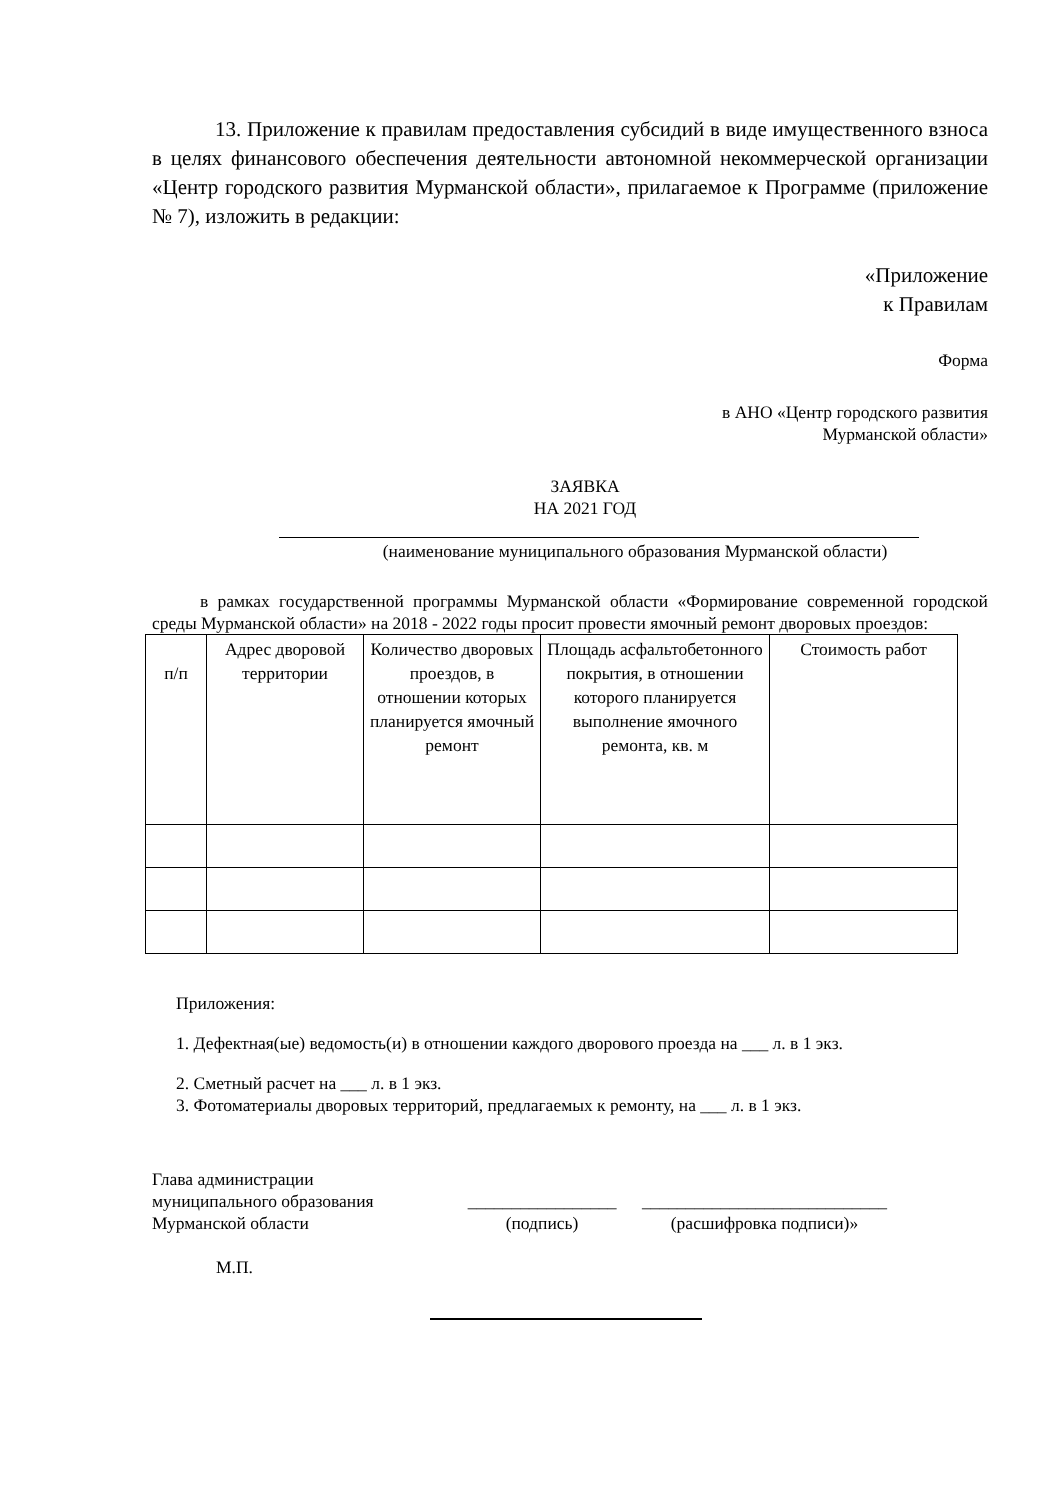13. Приложение к правилам предоставления субсидий в виде имущественного взноса в целях финансового обеспечения деятельности автономной некоммерческой организации «Центр городского развития Мурманской области», прилагаемое к Программе (приложение № 7), изложить в редакции:
«Приложение
к Правилам
Форма
в АНО «Центр городского развития
Мурманской области»
ЗАЯВКА
НА 2021 ГОД
(наименование муниципального образования Мурманской области)
в рамках государственной программы Мурманской области «Формирование современной городской среды Мурманской области» на 2018 - 2022 годы просит провести ямочный ремонт дворовых проездов:
| п/п | Адрес дворовой территории | Количество дворовых проездов, в отношении которых планируется ямочный ремонт | Площадь асфальтобетонного покрытия, в отношении которого планируется выполнение ямочного ремонта, кв. м | Стоимость работ |
| --- | --- | --- | --- | --- |
Приложения:
1. Дефектная(ые) ведомость(и) в отношении каждого дворового проезда на ___ л. в 1 экз.
2. Сметный расчет на ___ л. в 1 экз.
3. Фотоматериалы дворовых территорий, предлагаемых к ремонту, на ___ л. в 1 экз.
Глава администрации
муниципального образования
Мурманской области
_________________
(подпись)
____________________________
(расшифровка подписи)»
М.П.